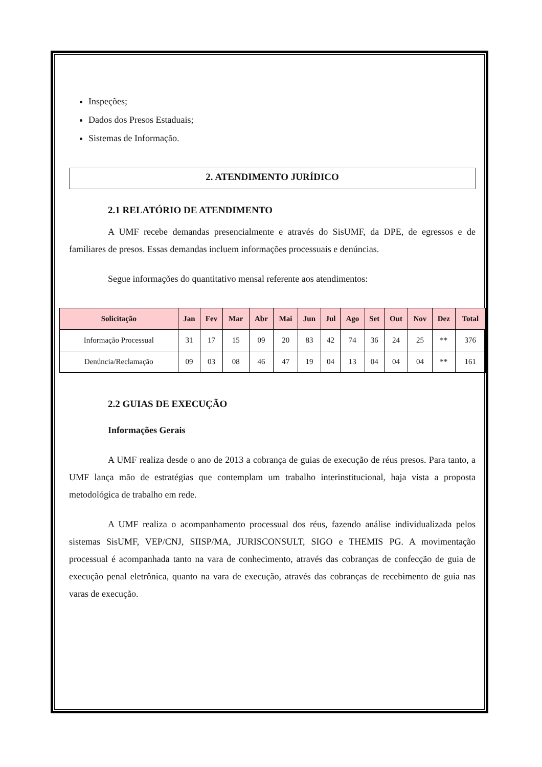Inspeções;
Dados dos Presos Estaduais;
Sistemas de Informação.
2. ATENDIMENTO JURÍDICO
2.1 RELATÓRIO DE ATENDIMENTO
A UMF recebe demandas presencialmente e através do SisUMF, da DPE, de egressos e de familiares de presos. Essas demandas incluem informações processuais e denúncias.
Segue informações do quantitativo mensal referente aos atendimentos:
| Solicitação | Jan | Fev | Mar | Abr | Mai | Jun | Jul | Ago | Set | Out | Nov | Dez | Total |
| --- | --- | --- | --- | --- | --- | --- | --- | --- | --- | --- | --- | --- | --- |
| Informação Processual | 31 | 17 | 15 | 09 | 20 | 83 | 42 | 74 | 36 | 24 | 25 | ** | 376 |
| Denúncia/Reclamação | 09 | 03 | 08 | 46 | 47 | 19 | 04 | 13 | 04 | 04 | 04 | ** | 161 |
2.2 GUIAS DE EXECUÇÃO
Informações Gerais
A UMF realiza desde o ano de 2013 a cobrança de guias de execução de réus presos. Para tanto, a UMF lança mão de estratégias que contemplam um trabalho interinstitucional, haja vista a proposta metodológica de trabalho em rede.
A UMF realiza o acompanhamento processual dos réus, fazendo análise individualizada pelos sistemas SisUMF, VEP/CNJ, SIISP/MA, JURISCONSULT, SIGO e THEMIS PG. A movimentação processual é acompanhada tanto na vara de conhecimento, através das cobranças de confecção de guia de execução penal eletrônica, quanto na vara de execução, através das cobranças de recebimento de guia nas varas de execução.